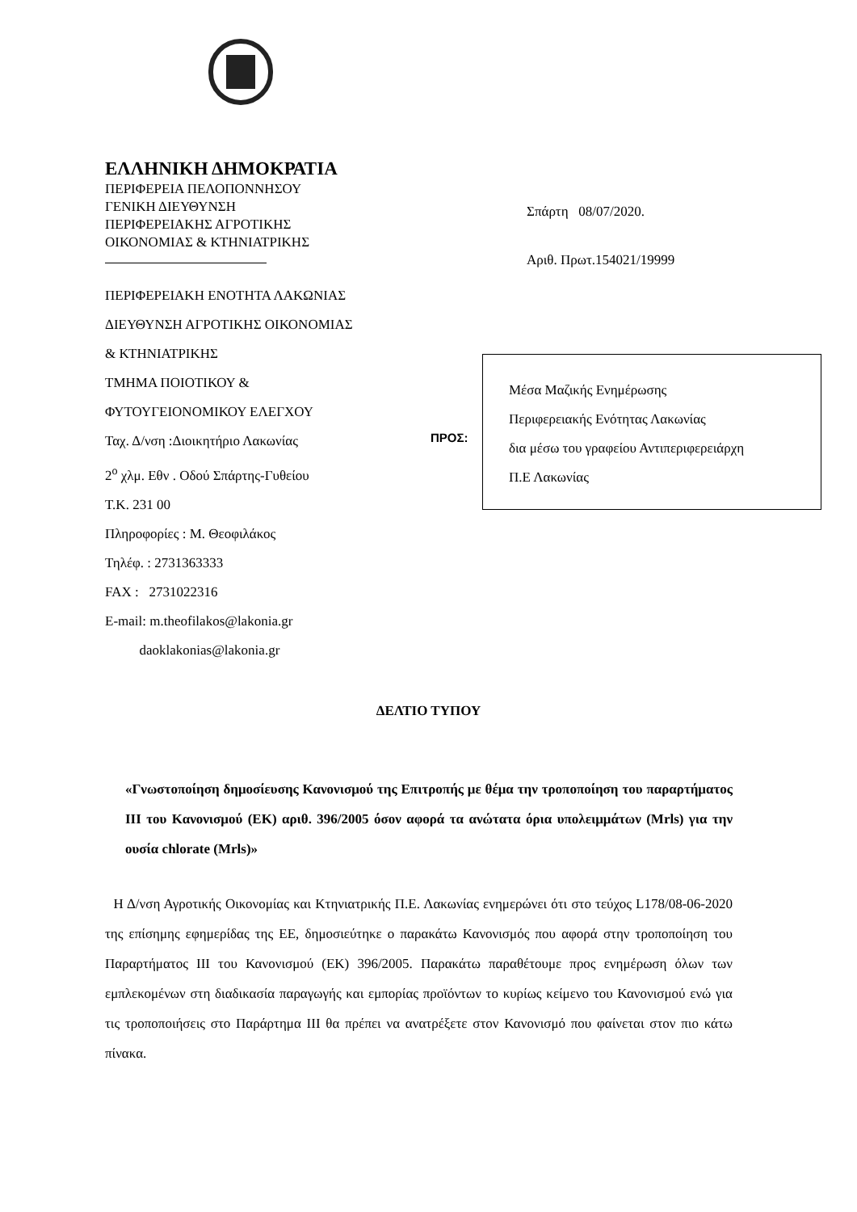ΕΛΛΗΝΙΚΗ ΔΗΜΟΚΡΑΤΙΑ
ΠΕΡΙΦΕΡΕΙΑ ΠΕΛΟΠΟΝΝΗΣΟΥ
ΓΕΝΙΚΗ ΔΙΕΥΘΥΝΣΗ
ΠΕΡΙΦΕΡΕΙΑΚΗΣ ΑΓΡΟΤΙΚΗΣ
ΟΙΚΟΝΟΜΙΑΣ & ΚΤΗΝΙΑΤΡΙΚΗΣ
ΠΕΡΙΦΕΡΕΙΑΚΗ ΕΝΟΤΗΤΑ ΛΑΚΩΝΙΑΣ
ΔΙΕΥΘΥΝΣΗ ΑΓΡΟΤΙΚΗΣ ΟΙΚΟΝΟΜΙΑΣ
& ΚΤΗΝΙΑΤΡΙΚΗΣ
ΤΜΗΜΑ ΠΟΙΟΤΙΚΟΥ &
ΦΥΤΟΥΓΕΙΟΝΟΜΙΚΟΥ ΕΛΕΓΧΟΥ
Ταχ. Δ/νση :Διοικητήριο Λακωνίας
2<sup>ο</sup> χλμ. Εθν . Οδού Σπάρτης-Γυθείου
Τ.Κ. 231 00
Πληροφορίες : Μ. Θεοφιλάκος
Τηλέφ. : 2731363333
FAX : 2731022316
E-mail: m.theofilakos@lakonia.gr
daoklakonias@lakonia.gr
Σπάρτη 08/07/2020.
Αριθ. Πρωτ.154021/19999
ΠΡΟΣ:
Μέσα Μαζικής Ενημέρωσης
Περιφερειακής Ενότητας Λακωνίας
δια μέσω του γραφείου Αντιπεριφερειάρχη
Π.Ε Λακωνίας
ΔΕΛΤΙΟ ΤΥΠΟΥ
«Γνωστοποίηση δημοσίευσης Κανονισμού της Επιτροπής με θέμα την τροποποίηση του παραρτήματος ΙΙΙ του Κανονισμού (ΕΚ) αριθ. 396/2005 όσον αφορά τα ανώτατα όρια υπολειμμάτων (Mrls) για την ουσία chlorate (Mrls)»
Η Δ/νση Αγροτικής Οικονομίας και Κτηνιατρικής Π.Ε. Λακωνίας ενημερώνει ότι στο τεύχος L178/08-06-2020 της επίσημης εφημερίδας της ΕΕ, δημοσιεύτηκε ο παρακάτω Κανονισμός που αφορά στην τροποποίηση του Παραρτήματος ΙΙΙ του Κανονισμού (ΕΚ) 396/2005. Παρακάτω παραθέτουμε προς ενημέρωση όλων των εμπλεκομένων στη διαδικασία παραγωγής και εμπορίας προϊόντων το κυρίως κείμενο του Κανονισμού ενώ για τις τροποποιήσεις στο Παράρτημα ΙΙΙ θα πρέπει να ανατρέξετε στον Κανονισμό που φαίνεται στον πιο κάτω πίνακα.